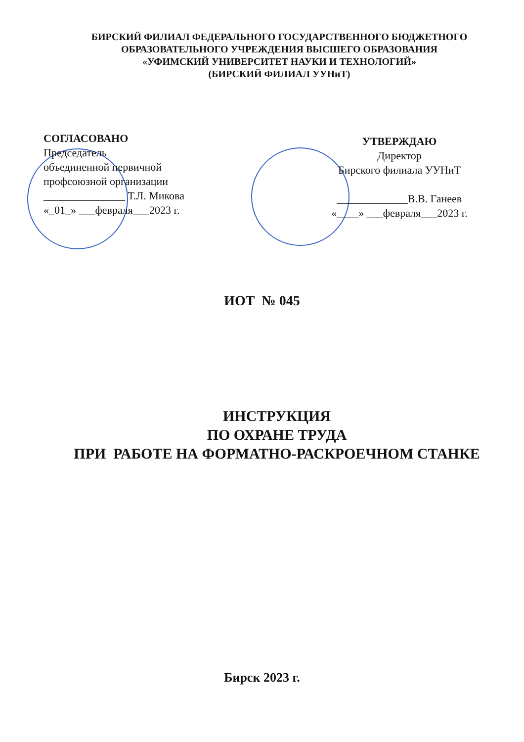БИРСКИЙ ФИЛИАЛ ФЕДЕРАЛЬНОГО ГОСУДАРСТВЕННОГО БЮДЖЕТНОГО
ОБРАЗОВАТЕЛЬНОГО УЧРЕЖДЕНИЯ ВЫСШЕГО ОБРАЗОВАНИЯ
«УФИМСКИЙ УНИВЕРСИТЕТ НАУКИ И ТЕХНОЛОГИЙ»
(БИРСКИЙ ФИЛИАЛ УУНиТ)
СОГЛАСОВАНО
Председатель
объединенной первичной
профсоюзной организации
_______________ Т.Л. Микова
«_01_» ___февраля___2023 г.
УТВЕРЖДАЮ
Директор
Бирского филиала УУНиТ
_____________В.В. Ганеев
«____» ___февраля___2023 г.
ИОТ № 045
ИНСТРУКЦИЯ
ПО ОХРАНЕ ТРУДА
ПРИ РАБОТЕ НА ФОРМАТНО-РАСКРОЕЧНОМ СТАНКЕ
Бирск 2023 г.